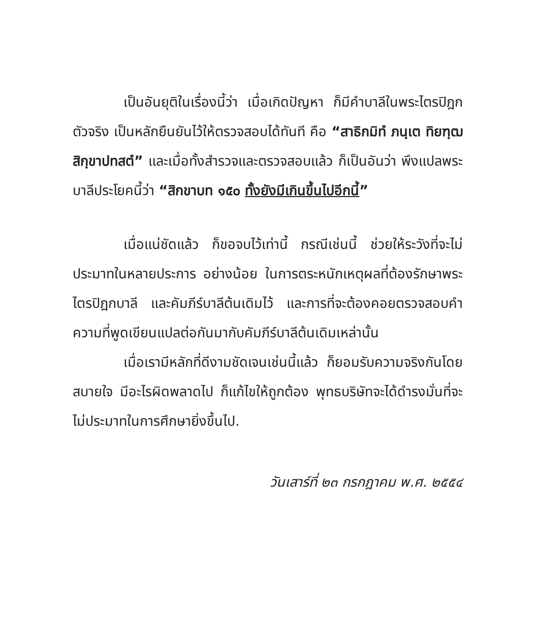เป็นอันยุติในเรื่องนี้ว่า เมื่อเกิดปัญหา ก็มีคำบาลีในพระไตรปิฎกตัวจริง เป็นหลักยืนยันไว้ให้ตรวจสอบได้ทันที คือ “สาธิกมิทํ ภนฺเต ทิยฑฺฒสิกฺขาปทสตํ” และเมื่อทั้งสำรวจและตรวจสอบแล้ว ก็เป็นอันว่า พึงแปลพระบาลีประโยคนี้ว่า “สิกขาบท ๑๕๐ ทั้งยังมีเกินขึ้นไปอีกนี้”
เมื่อแน่ชัดแล้ว ก็ขอจบไว้เท่านี้ กรณีเช่นนี้ ช่วยให้ระวังที่จะไม่ประมาทในหลายประการ อย่างน้อย ในการตระหนักเหตุผลที่ต้องรักษาพระไตรปิฎกบาลี และคัมภีร์บาลีต้นเดิมไว้ และการที่จะต้องคอยตรวจสอบคำความที่พูดเขียนแปลต่อกันมากับคัมภีร์บาลีต้นเดิมเหล่านั้น
เมื่อเรามีหลักที่ดีงามชัดเจนเช่นนี้แล้ว ก็ยอมรับความจริงกันโดยสบายใจ มีอะไรผิดพลาดไป ก็แก้ไขให้ถูกต้อง พุทธบริษัทจะได้ดำรงมั่นที่จะไม่ประมาทในการศึกษายิ่งขึ้นไป.
วันเสาร์ที่ ๒๓ กรกฎาคม พ.ศ. ๒๕๕๔